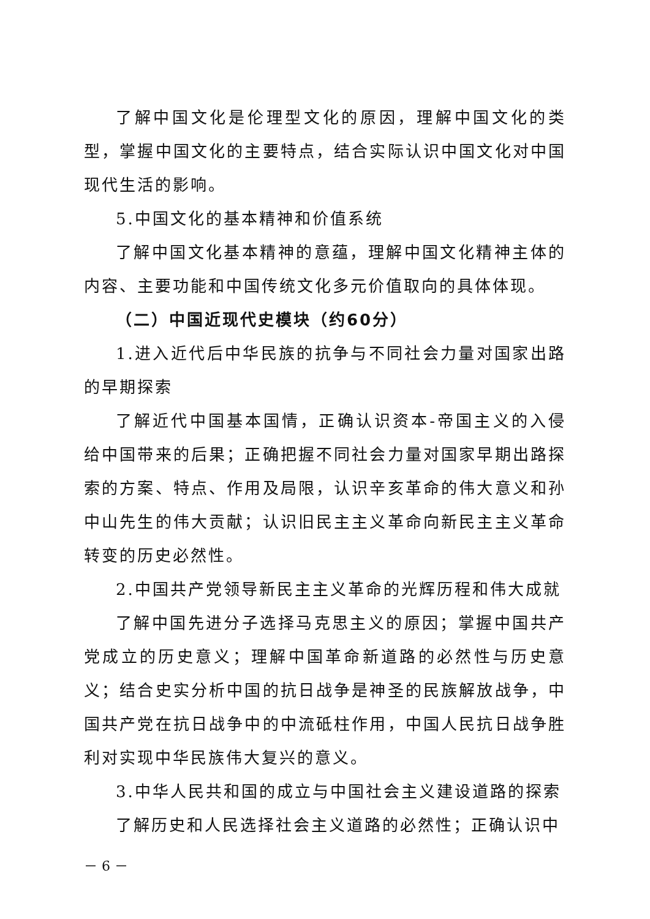了解中国文化是伦理型文化的原因，理解中国文化的类型，掌握中国文化的主要特点，结合实际认识中国文化对中国现代生活的影响。
5.中国文化的基本精神和价值系统
了解中国文化基本精神的意蕴，理解中国文化精神主体的内容、主要功能和中国传统文化多元价值取向的具体体现。
（二）中国近现代史模块（约60分）
1.进入近代后中华民族的抗争与不同社会力量对国家出路的早期探索
了解近代中国基本国情，正确认识资本-帝国主义的入侵给中国带来的后果；正确把握不同社会力量对国家早期出路探索的方案、特点、作用及局限，认识辛亥革命的伟大意义和孙中山先生的伟大贡献；认识旧民主主义革命向新民主主义革命转变的历史必然性。
2.中国共产党领导新民主主义革命的光辉历程和伟大成就
了解中国先进分子选择马克思主义的原因；掌握中国共产党成立的历史意义；理解中国革命新道路的必然性与历史意义；结合史实分析中国的抗日战争是神圣的民族解放战争，中国共产党在抗日战争中的中流砥柱作用，中国人民抗日战争胜利对实现中华民族伟大复兴的意义。
3.中华人民共和国的成立与中国社会主义建设道路的探索
了解历史和人民选择社会主义道路的必然性；正确认识中
－ 6 －